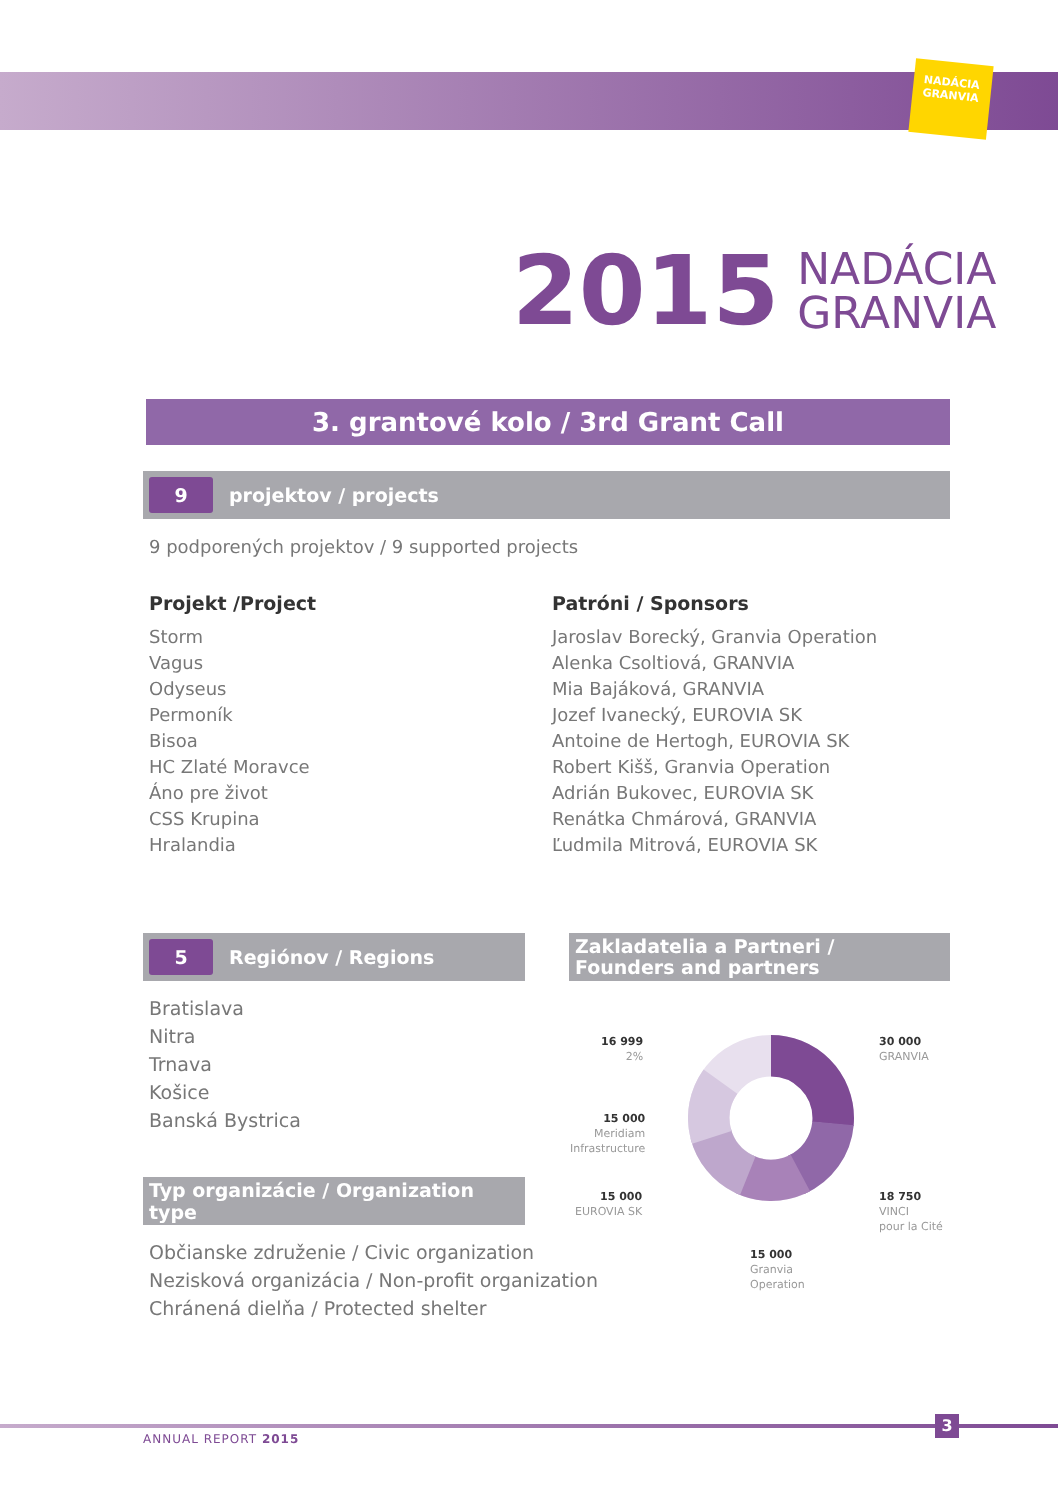NADÁCIA
GRANVIA
2015 NADÁCIA
GRANVIA
3. grantové kolo / 3rd Grant Call
9 projektov / projects
9 podporených projektov / 9 supported projects
Projekt /Project
Storm
Vagus
Odyseus
Permoník
Bisoa
HC Zlaté Moravce
Áno pre život
CSS Krupina
Hralandia
Patróni / Sponsors
Jaroslav Borecký, Granvia Operation
Alenka Csoltiová, GRANVIA
Mia Bajáková, GRANVIA
Jozef Ivanecký, EUROVIA SK
Antoine de Hertogh, EUROVIA SK
Robert Kišš, Granvia Operation
Adrián Bukovec, EUROVIA SK
Renátka Chmárová, GRANVIA
Ľudmila Mitrová, EUROVIA SK
5 Regiónov / Regions
Zakladatelia a Partneri /
Founders and partners
Bratislava
Nitra
Trnava
Košice
Banská Bystrica
Typ organizácie / Organization type
Občianske združenie / Civic organization
Nezisková organizácia / Non-profit organization
Chránená dielňa / Protected shelter
16 999
2%
15 000
Meridiam
Infrastructure
15 000
EUROVIA SK
30 000
GRANVIA
18 750
VINCI
pour la Cité
15 000
Granvia
Operation
3
ANNUAL REPORT 2015